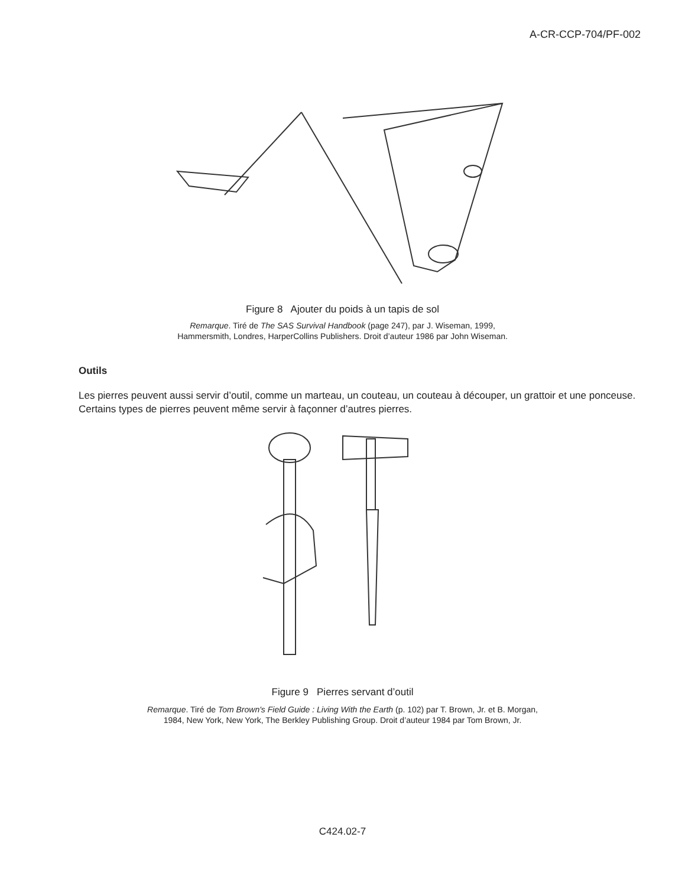A-CR-CCP-704/PF-002
Figure 8 Ajouter du poids à un tapis de sol
Remarque. Tiré de The SAS Survival Handbook (page 247), par J. Wiseman, 1999,
Hammersmith, Londres, HarperCollins Publishers. Droit d’auteur 1986 par John Wiseman.
Outils
Les pierres peuvent aussi servir d’outil, comme un marteau, un couteau, un couteau à découper, un grattoir et une ponceuse. Certains types de pierres peuvent même servir à façonner d’autres pierres.
Figure 9 Pierres servant d’outil
Remarque. Tiré de Tom Brown's Field Guide : Living With the Earth (p. 102) par T. Brown, Jr. et B. Morgan,
1984, New York, New York, The Berkley Publishing Group. Droit d’auteur 1984 par Tom Brown, Jr.
C424.02-7